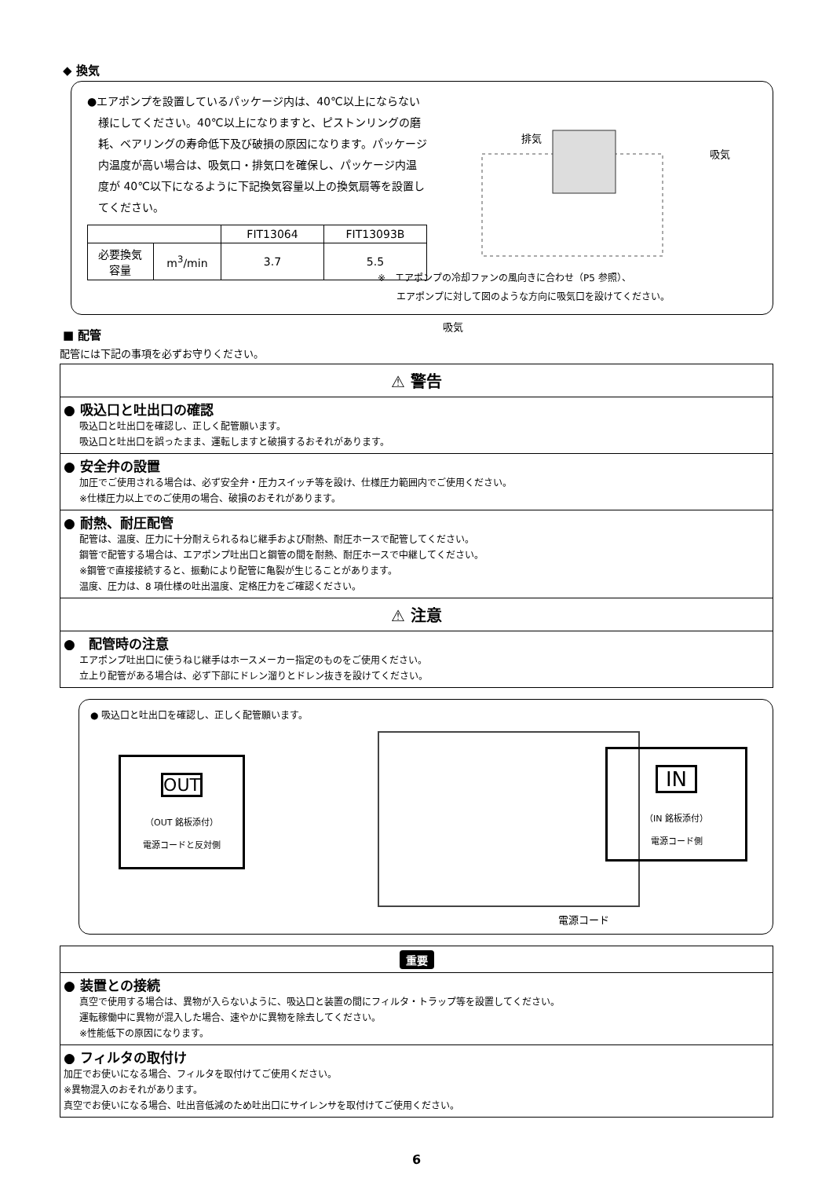◆ 換気
●エアポンプを設置しているパッケージ内は、40℃以上にならない様にしてください。40℃以上になりますと、ピストンリングの磨耗、ベアリングの寿命低下及び破損の原因になります。パッケージ内温度が高い場合は、吸気口・排気口を確保し、パッケージ内温度が 40℃以下になるように下記換気容量以上の換気扇等を設置してください。
| | | FIT13064 | FIT13093B |
| 必要換気容量 | m<sup>3</sup>/min | 3.7 | 5.5 |
排気
吸気
吸気
※　エアポンプの冷却ファンの風向きに合わせ（P5 参照）、
　　エアポンプに対して図のような方向に吸気口を設けてください。
■ 配管
配管には下記の事項を必ずお守りください。
⚠ 警告
● 吸込口と吐出口の確認
吸込口と吐出口を確認し、正しく配管願います。
吸込口と吐出口を誤ったまま、運転しますと破損するおそれがあります。
● 安全弁の設置
加圧でご使用される場合は、必ず安全弁・圧力スイッチ等を設け、仕様圧力範囲内でご使用ください。
※仕様圧力以上でのご使用の場合、破損のおそれがあります。
● 耐熱、耐圧配管
配管は、温度、圧力に十分耐えられるねじ継手および耐熱、耐圧ホースで配管してください。
鋼管で配管する場合は、エアポンプ吐出口と鋼管の間を耐熱、耐圧ホースで中継してください。
※鋼管で直接接続すると、振動により配管に亀裂が生じることがあります。
温度、圧力は、8 項仕様の吐出温度、定格圧力をご確認ください。
⚠ 注意
●　配管時の注意
エアポンプ吐出口に使うねじ継手はホースメーカー指定のものをご使用ください。
立上り配管がある場合は、必ず下部にドレン溜りとドレン抜きを設けてください。
● 吸込口と吐出口を確認し、正しく配管願います。
OUT
（OUT 銘板添付）
電源コードと反対側
IN
（IN 銘板添付）
電源コード側
電源コード
重要
● 装置との接続
真空で使用する場合は、異物が入らないように、吸込口と装置の間にフィルタ・トラップ等を設置してください。
運転稼働中に異物が混入した場合、速やかに異物を除去してください。
※性能低下の原因になります。
● フィルタの取付け
加圧でお使いになる場合、フィルタを取付けてご使用ください。
※異物混入のおそれがあります。
真空でお使いになる場合、吐出音低減のため吐出口にサイレンサを取付けてご使用ください。
6